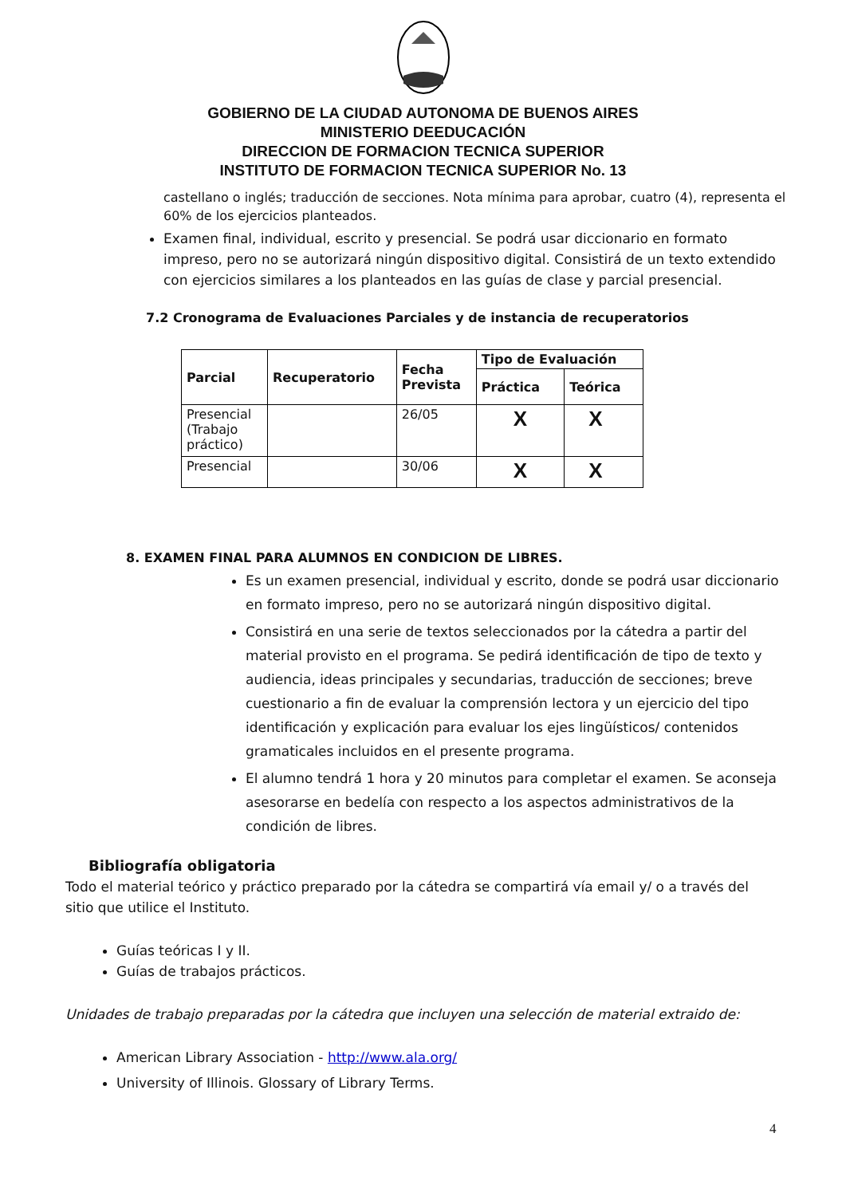GOBIERNO DE LA CIUDAD AUTONOMA DE BUENOS AIRES
MINISTERIO DEEDUCACIÓN
DIRECCION DE FORMACION TECNICA SUPERIOR
INSTITUTO DE FORMACION TECNICA SUPERIOR No. 13
castellano o inglés; traducción de secciones. Nota mínima para aprobar, cuatro (4), representa el 60% de los ejercicios planteados.
Examen final, individual, escrito y presencial. Se podrá usar diccionario en formato impreso, pero no se autorizará ningún dispositivo digital. Consistirá de un texto extendido con ejercicios similares a los planteados en las guías de clase y parcial presencial.
7.2 Cronograma de Evaluaciones Parciales y de instancia de recuperatorios
| Parcial | Recuperatorio | Fecha Prevista | Tipo de Evaluación | |
| --- | --- | --- | --- | --- |
| | | | Práctica | Teórica |
| Presencial (Trabajo práctico) | | 26/05 | X | X |
| Presencial | | 30/06 | X | X |
8. EXAMEN FINAL PARA ALUMNOS EN CONDICION DE LIBRES.
Es un examen presencial, individual y escrito, donde se podrá usar diccionario en formato impreso, pero no se autorizará ningún dispositivo digital.
Consistirá en una serie de textos seleccionados por la cátedra a partir del material provisto en el programa. Se pedirá identificación de tipo de texto y audiencia, ideas principales y secundarias, traducción de secciones; breve cuestionario a fin de evaluar la comprensión lectora y un ejercicio del tipo identificación y explicación para evaluar los ejes lingüísticos/ contenidos gramaticales incluidos en el presente programa.
El alumno tendrá 1 hora y 20 minutos para completar el examen. Se aconseja asesorarse en bedelía con respecto a los aspectos administrativos de la condición de libres.
Bibliografía obligatoria
Todo el material teórico y práctico preparado por la cátedra se compartirá vía email y/ o a través del sitio que utilice el Instituto.
Guías teóricas I y II.
Guías de trabajos prácticos.
Unidades de trabajo preparadas por la cátedra que incluyen una selección de material extraido de:
American Library Association - http://www.ala.org/
University of Illinois. Glossary of Library Terms.
4